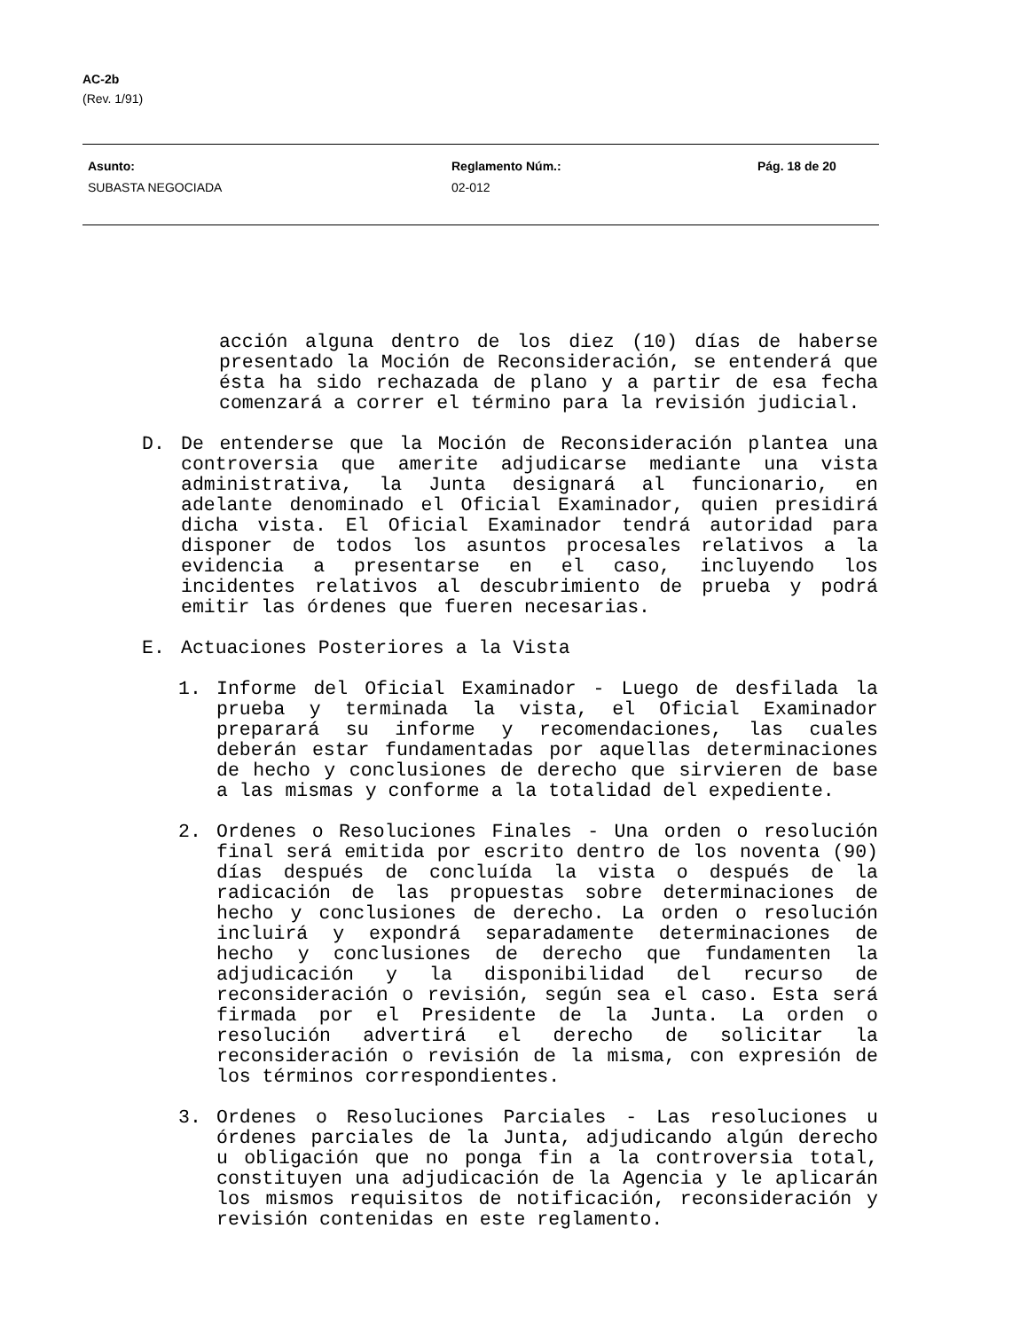AC-2b
(Rev. 1/91)
Asunto:
SUBASTA NEGOCIADA
Reglamento Núm.:
02-012
Pág. 18 de 20
acción alguna dentro de los diez (10) días de haberse presentado la Moción de Reconsideración, se entenderá que ésta ha sido rechazada de plano y a partir de esa fecha comenzará a correr el término para la revisión judicial.
D. De entenderse que la Moción de Reconsideración plantea una controversia que amerite adjudicarse mediante una vista administrativa, la Junta designará al funcionario, en adelante denominado el Oficial Examinador, quien presidirá dicha vista. El Oficial Examinador tendrá autoridad para disponer de todos los asuntos procesales relativos a la evidencia a presentarse en el caso, incluyendo los incidentes relativos al descubrimiento de prueba y podrá emitir las órdenes que fueren necesarias.
E. Actuaciones Posteriores a la Vista
1. Informe del Oficial Examinador - Luego de desfilada la prueba y terminada la vista, el Oficial Examinador preparará su informe y recomendaciones, las cuales deberán estar fundamentadas por aquellas determinaciones de hecho y conclusiones de derecho que sirvieren de base a las mismas y conforme a la totalidad del expediente.
2. Ordenes o Resoluciones Finales - Una orden o resolución final será emitida por escrito dentro de los noventa (90) días después de concluída la vista o después de la radicación de las propuestas sobre determinaciones de hecho y conclusiones de derecho. La orden o resolución incluirá y expondrá separadamente determinaciones de hecho y conclusiones de derecho que fundamenten la adjudicación y la disponibilidad del recurso de reconsideración o revisión, según sea el caso. Esta será firmada por el Presidente de la Junta. La orden o resolución advertirá el derecho de solicitar la reconsideración o revisión de la misma, con expresión de los términos correspondientes.
3. Ordenes o Resoluciones Parciales - Las resoluciones u órdenes parciales de la Junta, adjudicando algún derecho u obligación que no ponga fin a la controversia total, constituyen una adjudicación de la Agencia y le aplicarán los mismos requisitos de notificación, reconsideración y revisión contenidas en este reglamento.